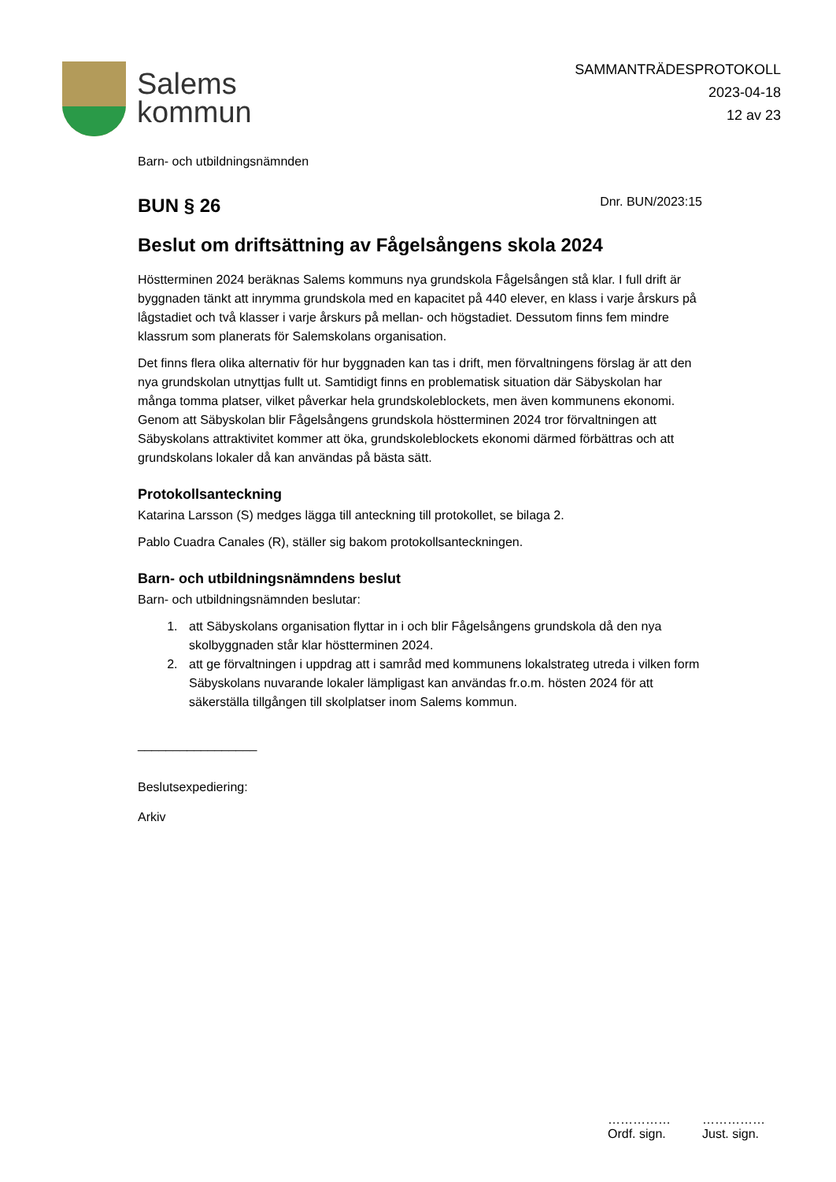Salems
kommun
SAMMANTRÄDESPROTOKOLL
2023-04-18
12 av 23
Barn- och utbildningsnämnden
BUN § 26
Dnr. BUN/2023:15
Beslut om driftsättning av Fågelsångens skola 2024
Höstterminen 2024 beräknas Salems kommuns nya grundskola Fågelsången stå klar. I full drift är byggnaden tänkt att inrymma grundskola med en kapacitet på 440 elever, en klass i varje årskurs på lågstadiet och två klasser i varje årskurs på mellan- och högstadiet. Dessutom finns fem mindre klassrum som planerats för Salemskolans organisation.
Det finns flera olika alternativ för hur byggnaden kan tas i drift, men förvaltningens förslag är att den nya grundskolan utnyttjas fullt ut. Samtidigt finns en problematisk situation där Säbyskolan har många tomma platser, vilket påverkar hela grundskoleblockets, men även kommunens ekonomi. Genom att Säbyskolan blir Fågelsångens grundskola höstterminen 2024 tror förvaltningen att Säbyskolans attraktivitet kommer att öka, grundskoleblockets ekonomi därmed förbättras och att grundskolans lokaler då kan användas på bästa sätt.
Protokollsanteckning
Katarina Larsson (S) medges lägga till anteckning till protokollet, se bilaga 2.
Pablo Cuadra Canales (R), ställer sig bakom protokollsanteckningen.
Barn- och utbildningsnämndens beslut
Barn- och utbildningsnämnden beslutar:
1. att Säbyskolans organisation flyttar in i och blir Fågelsångens grundskola då den nya skolbyggnaden står klar höstterminen 2024.
2. att ge förvaltningen i uppdrag att i samråd med kommunens lokalstrateg utreda i vilken form Säbyskolans nuvarande lokaler lämpligast kan användas fr.o.m. hösten 2024 för att säkerställa tillgången till skolplatser inom Salems kommun.
_________________
Beslutsexpediering:
Arkiv
……………
Ordf. sign.
……………
Just. sign.